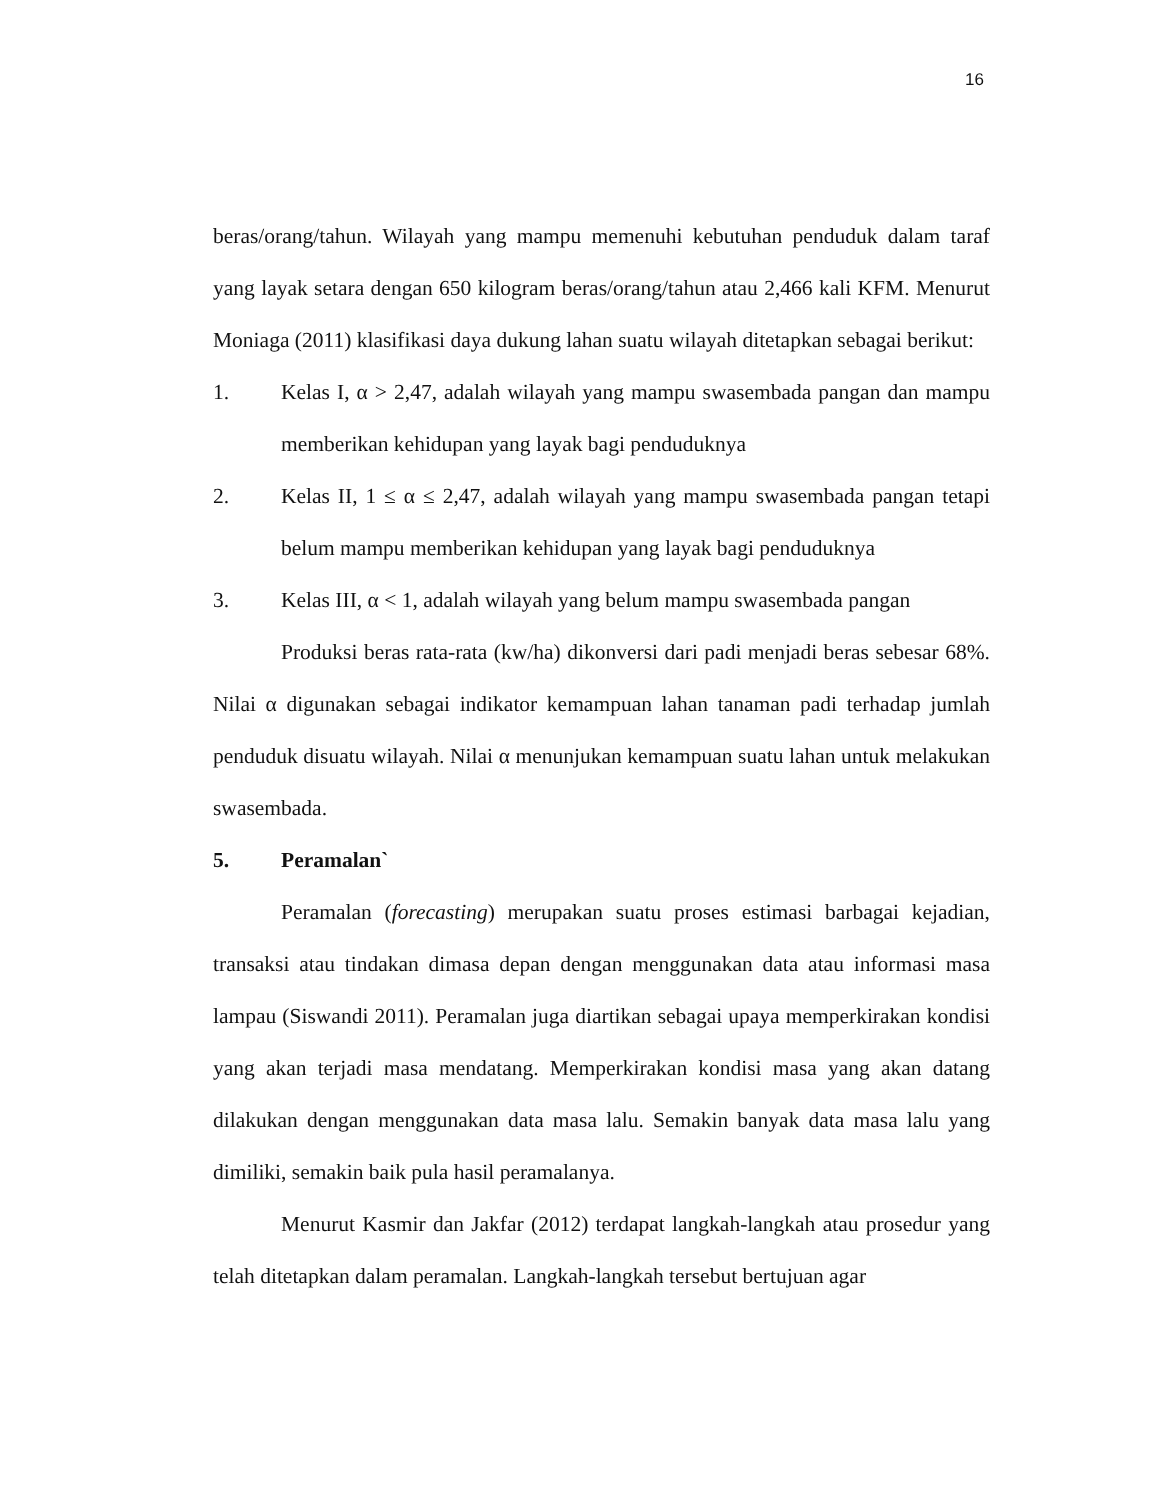16
beras/orang/tahun. Wilayah yang mampu memenuhi kebutuhan penduduk dalam taraf yang layak setara dengan 650 kilogram beras/orang/tahun atau 2,466 kali KFM. Menurut Moniaga (2011) klasifikasi daya dukung lahan suatu wilayah ditetapkan sebagai berikut:
1. Kelas I, α > 2,47, adalah wilayah yang mampu swasembada pangan dan mampu memberikan kehidupan yang layak bagi penduduknya
2. Kelas II, 1 ≤ α ≤ 2,47, adalah wilayah yang mampu swasembada pangan tetapi belum mampu memberikan kehidupan yang layak bagi penduduknya
3. Kelas III, α < 1, adalah wilayah yang belum mampu swasembada pangan
Produksi beras rata-rata (kw/ha) dikonversi dari padi menjadi beras sebesar 68%. Nilai α digunakan sebagai indikator kemampuan lahan tanaman padi terhadap jumlah penduduk disuatu wilayah. Nilai α menunjukan kemampuan suatu lahan untuk melakukan swasembada.
5. Peramalan`
Peramalan (forecasting) merupakan suatu proses estimasi barbagai kejadian, transaksi atau tindakan dimasa depan dengan menggunakan data atau informasi masa lampau (Siswandi 2011). Peramalan juga diartikan sebagai upaya memperkirakan kondisi yang akan terjadi masa mendatang. Memperkirakan kondisi masa yang akan datang dilakukan dengan menggunakan data masa lalu. Semakin banyak data masa lalu yang dimiliki, semakin baik pula hasil peramalanya.
Menurut Kasmir dan Jakfar (2012) terdapat langkah-langkah atau prosedur yang telah ditetapkan dalam peramalan. Langkah-langkah tersebut bertujuan agar